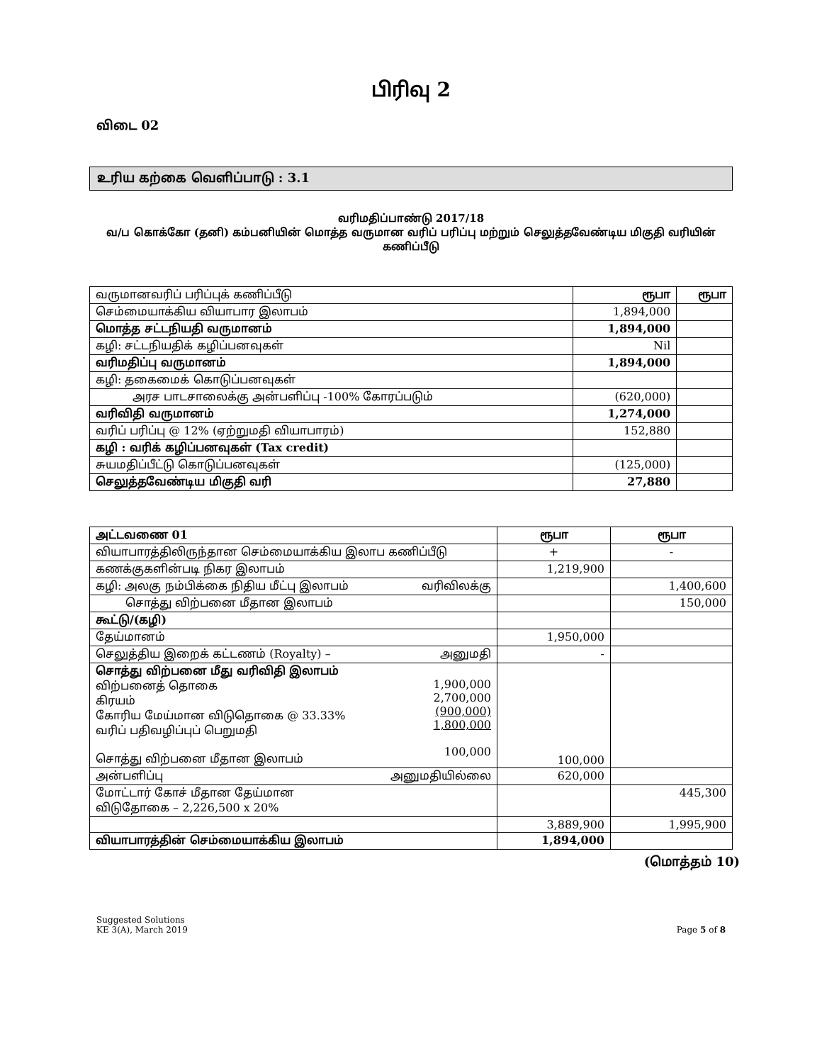பிரிவு 2
விடை 02
உரிய கற்கை வெளிப்பாடு : 3.1
வரிமதிப்பாண்டு 2017/18
வ/ப கொக்கோ (தனி) கம்பனியின் மொத்த வருமான வரிப் பரிப்பு மற்றும் செலுத்தவேண்டிய மிகுதி வரியின் கணிப்பீடு
| வருமானவரிப் பரிப்புக் கணிப்பீடு | ரூபா | ரூபா |
| செம்மையாக்கிய வியாபார இலாபம் | 1,894,000 | |
| மொத்த சட்டநியதி வருமானம் | 1,894,000 | |
| கழி: சட்டநியதிக் கழிப்பனவுகள் | Nil | |
| வரிமதிப்பு வருமானம் | 1,894,000 | |
| கழி: தகைமைக் கொடுப்பனவுகள் | | |
| அரச பாடசாலைக்கு அன்பளிப்பு -100% கோரப்படும் | (620,000) | |
| வரிவிதி வருமானம் | 1,274,000 | |
| வரிப் பரிப்பு @ 12% (ஏற்றுமதி வியாபாரம்) | 152,880 | |
| கழி : வரிக் கழிப்பனவுகள் (Tax credit) | | |
| சுயமதிப்பீட்டு கொடுப்பனவுகள் | (125,000) | |
| செலுத்தவேண்டிய மிகுதி வரி | 27,880 | |
| அட்டவணை 01 | | ரூபா | ரூபா |
| வியாபாரத்திலிருந்தான செம்மையாக்கிய இலாப கணிப்பீடு | | + | - |
| கணக்குகளின்படி நிகர இலாபம் | | 1,219,900 | |
| கழி: அலகு நம்பிக்கை நிதிய மீட்பு இலாபம் | வரிவிலக்கு | | 1,400,600 |
| சொத்து விற்பனை மீதான இலாபம் | | | 150,000 |
| கூட்டு/(கழி) | | | |
| தேய்மானம் | | 1,950,000 | |
| செலுத்திய இறைக் கட்டணம் (Royalty) – | அனுமதி | - | |
| சொத்து விற்பனை மீது வரிவிதி இலாபம் விற்பனைத் தொகை கிரயம் கோரிய மேய்மான விடுதொகை @ 33.33% வரிப் பதிவழிப்புப் பெறுமதி சொத்து விற்பனை மீதான இலாபம் | 1,900,000 2,700,000 (900,000) 1,800,000 100,000 | 100,000 | |
| அன்பளிப்பு | அனுமதியில்லை | 620,000 | |
| மோட்டார் கோச் மீதான தேய்மான விடுதோகை – 2,226,500 x 20% | | | 445,300 |
| | | 3,889,900 | 1,995,900 |
| வியாபாரத்தின் செம்மையாக்கிய இலாபம் | | 1,894,000 | |
(மொத்தம் 10)
Suggested Solutions
KE 3(A), March 2019
Page 5 of 8